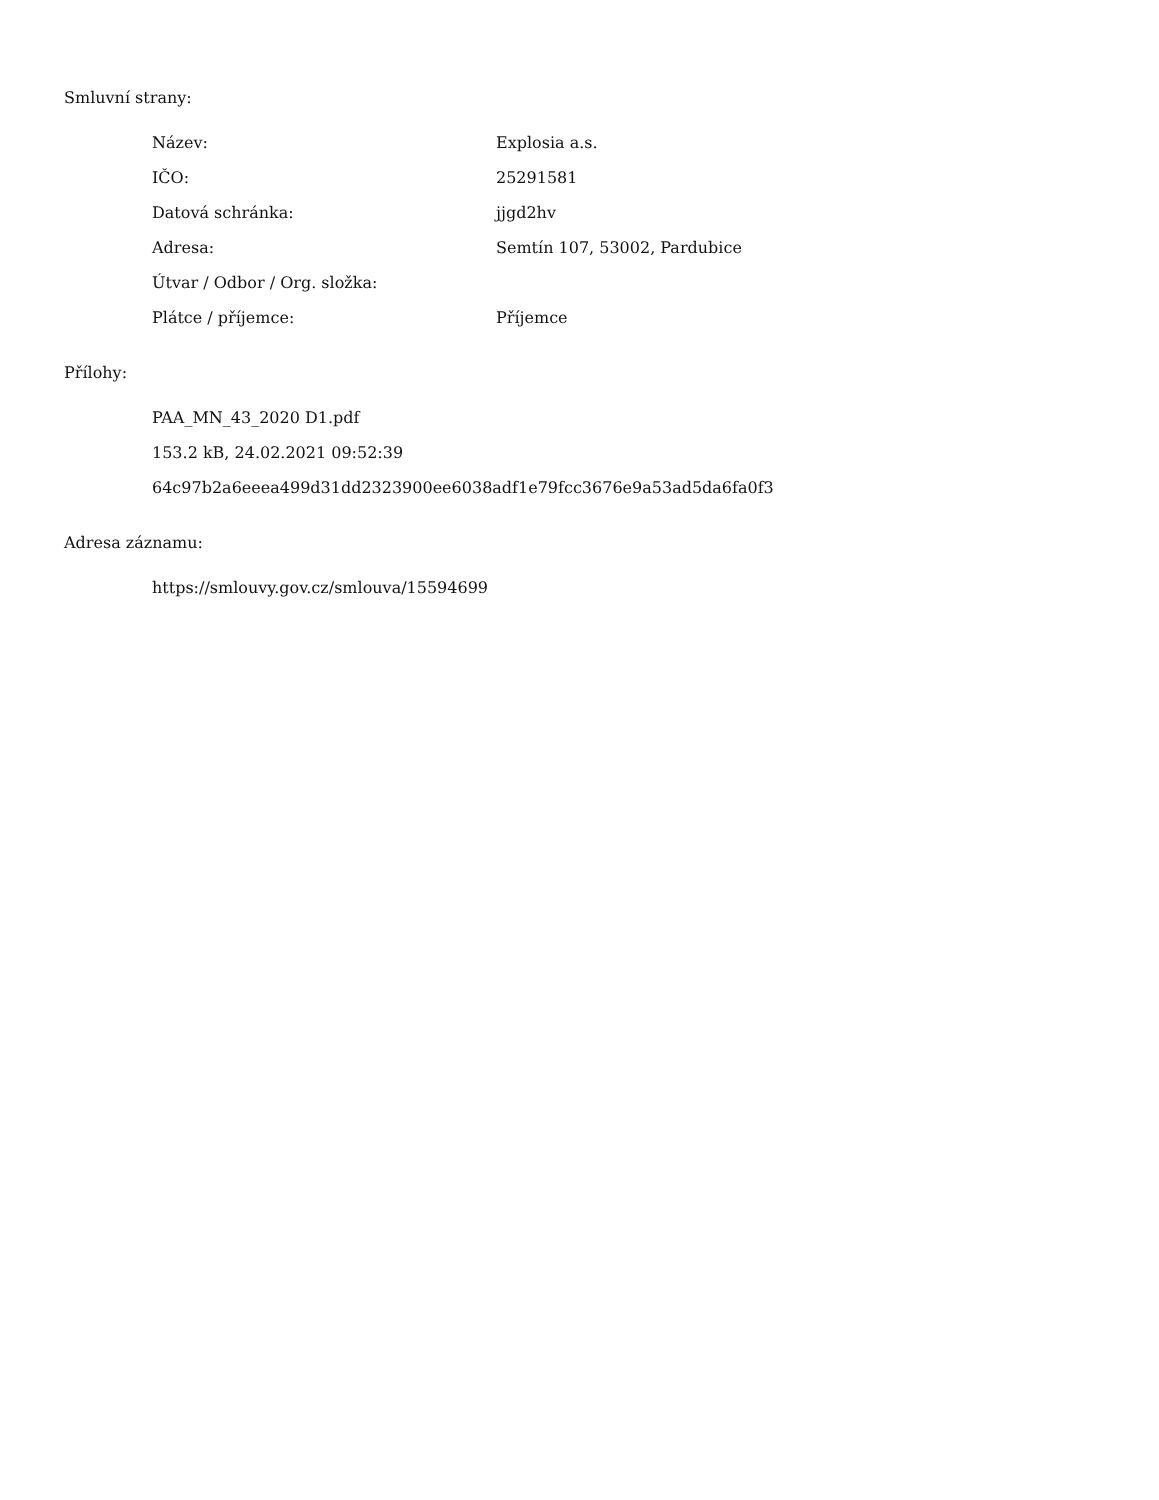Smluvní strany:
| Název: | Explosia a.s. |
| IČO: | 25291581 |
| Datová schránka: | jjgd2hv |
| Adresa: | Semtín 107, 53002, Pardubice |
| Útvar / Odbor / Org. složka: | |
| Plátce / příjemce: | Příjemce |
Přílohy:
PAA_MN_43_2020 D1.pdf
153.2 kB, 24.02.2021 09:52:39
64c97b2a6eeea499d31dd2323900ee6038adf1e79fcc3676e9a53ad5da6fa0f3
Adresa záznamu:
https://smlouvy.gov.cz/smlouva/15594699